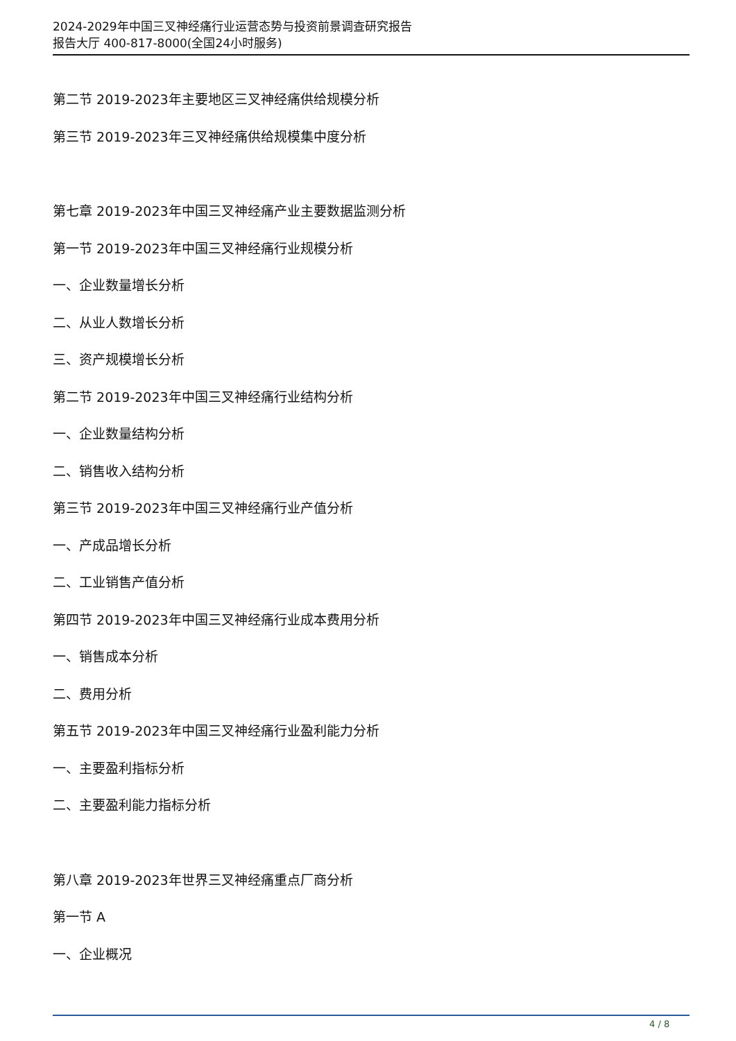2024-2029年中国三叉神经痛行业运营态势与投资前景调查研究报告
报告大厅 400-817-8000(全国24小时服务)
第二节 2019-2023年主要地区三叉神经痛供给规模分析
第三节 2019-2023年三叉神经痛供给规模集中度分析
第七章 2019-2023年中国三叉神经痛产业主要数据监测分析
第一节 2019-2023年中国三叉神经痛行业规模分析
一、企业数量增长分析
二、从业人数增长分析
三、资产规模增长分析
第二节 2019-2023年中国三叉神经痛行业结构分析
一、企业数量结构分析
二、销售收入结构分析
第三节 2019-2023年中国三叉神经痛行业产值分析
一、产成品增长分析
二、工业销售产值分析
第四节 2019-2023年中国三叉神经痛行业成本费用分析
一、销售成本分析
二、费用分析
第五节 2019-2023年中国三叉神经痛行业盈利能力分析
一、主要盈利指标分析
二、主要盈利能力指标分析
第八章 2019-2023年世界三叉神经痛重点厂商分析
第一节 A
一、企业概况
4 / 8